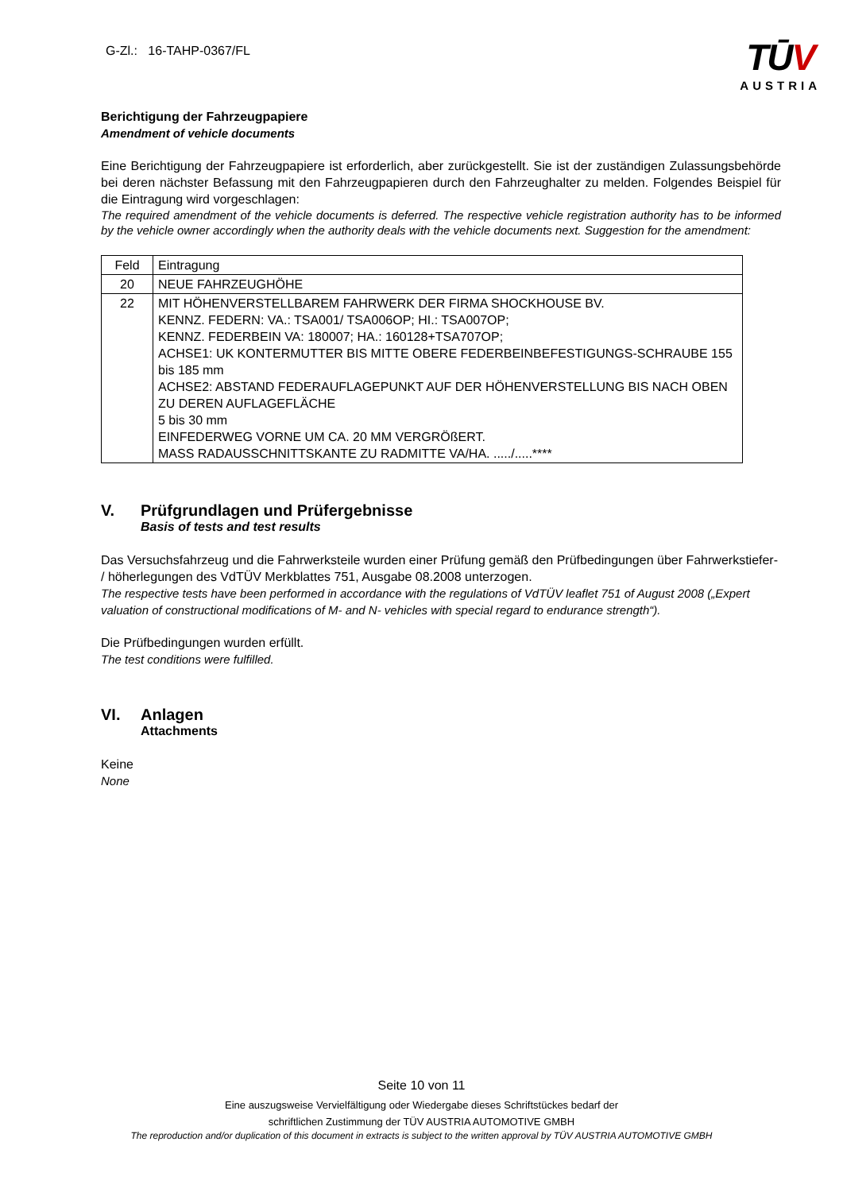G-Zl.: 16-TAHP-0367/FL
TŪV
AUSTRIA
Berichtigung der Fahrzeugpapiere
Amendment of vehicle documents
Eine Berichtigung der Fahrzeugpapiere ist erforderlich, aber zurückgestellt. Sie ist der zuständigen Zulassungsbehörde bei deren nächster Befassung mit den Fahrzeugpapieren durch den Fahrzeughalter zu melden. Folgendes Beispiel für die Eintragung wird vorgeschlagen:
The required amendment of the vehicle documents is deferred. The respective vehicle registration authority has to be informed by the vehicle owner accordingly when the authority deals with the vehicle documents next. Suggestion for the amendment:
| Feld | Eintragung |
| 20 | NEUE FAHRZEUGHÖHE |
| 22 | MIT HÖHENVERSTELLBAREM FAHRWERK DER FIRMA SHOCKHOUSE BV. KENNZ. FEDERN: VA.: TSA001/ TSA006OP; HI.: TSA007OP; KENNZ. FEDERBEIN VA: 180007; HA.: 160128+TSA707OP; ACHSE1: UK KONTERMUTTER BIS MITTE OBERE FEDERBEINBEFESTIGUNGS-SCHRAUBE 155 bis 185 mm ACHSE2: ABSTAND FEDERAUFLAGEPUNKT AUF DER HÖHENVERSTELLUNG BIS NACH OBEN ZU DEREN AUFLAGEFLÄCHE 5 bis 30 mm EINFEDERWEG VORNE UM CA. 20 MM VERGRÖßERT. MASS RADAUSSCHNITTSKANTE ZU RADMITTE VA/HA. ...../.....**** |
V. Prüfgrundlagen und Prüfergebnisse
Basis of tests and test results
Das Versuchsfahrzeug und die Fahrwerksteile wurden einer Prüfung gemäß den Prüfbedingungen über Fahrwerkstiefer- / höherlegungen des VdTÜV Merkblattes 751, Ausgabe 08.2008 unterzogen.
The respective tests have been performed in accordance with the regulations of VdTÜV leaflet 751 of August 2008 („Expert valuation of constructional modifications of M- and N- vehicles with special regard to endurance strength“).
Die Prüfbedingungen wurden erfüllt.
The test conditions were fulfilled.
VI. Anlagen
Attachments
Keine
None
Seite 10 von 11
Eine auszugsweise Vervielfältigung oder Wiedergabe dieses Schriftstückes bedarf der
schriftlichen Zustimmung der TÜV AUSTRIA AUTOMOTIVE GMBH
The reproduction and/or duplication of this document in extracts is subject to the written approval by TÜV AUSTRIA AUTOMOTIVE GMBH